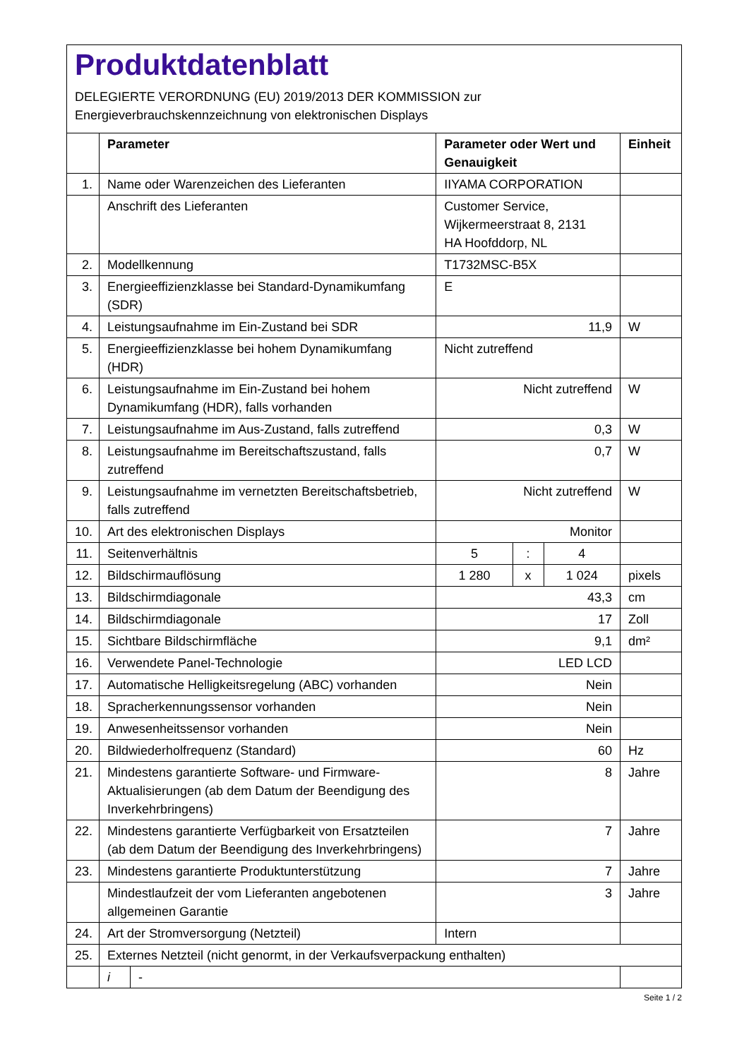Produktdatenblatt
DELEGIERTE VERORDNUNG (EU) 2019/2013 DER KOMMISSION zur
Energieverbrauchskennzeichnung von elektronischen Displays
| | Parameter | | Parameter oder Wert und Genauigkeit | | | Einheit |
| --- | --- | --- | --- | --- | --- | --- |
| 1. | Name oder Warenzeichen des Lieferanten | | IIYAMA CORPORATION | | | |
| | Anschrift des Lieferanten | | Customer Service, Wijkermeerstraat 8, 2131 HA Hoofddorp, NL | | | |
| 2. | Modellkennung | | T1732MSC-B5X | | | |
| 3. | Energieeffizienzklasse bei Standard-Dynamikumfang (SDR) | | E | | | |
| 4. | Leistungsaufnahme im Ein-Zustand bei SDR | | 11,9 | | | W |
| 5. | Energieeffizienzklasse bei hohem Dynamikumfang (HDR) | | Nicht zutreffend | | | |
| 6. | Leistungsaufnahme im Ein-Zustand bei hohem Dynamikumfang (HDR), falls vorhanden | | Nicht zutreffend | | | W |
| 7. | Leistungsaufnahme im Aus-Zustand, falls zutreffend | | 0,3 | | | W |
| 8. | Leistungsaufnahme im Bereitschaftszustand, falls zutreffend | | 0,7 | | | W |
| 9. | Leistungsaufnahme im vernetzten Bereitschaftsbetrieb, falls zutreffend | | Nicht zutreffend | | | W |
| 10. | Art des elektronischen Displays | | Monitor | | | |
| 11. | Seitenverhältnis | | 5 | : | 4 | |
| 12. | Bildschirmauflösung | | 1 280 | x | 1 024 | pixels |
| 13. | Bildschirmdiagonale | | 43,3 | | | cm |
| 14. | Bildschirmdiagonale | | 17 | | | Zoll |
| 15. | Sichtbare Bildschirmfläche | | 9,1 | | | dm² |
| 16. | Verwendete Panel-Technologie | | LED LCD | | | |
| 17. | Automatische Helligkeitsregelung (ABC) vorhanden | | Nein | | | |
| 18. | Spracherkennungssensor vorhanden | | Nein | | | |
| 19. | Anwesenheitssensor vorhanden | | Nein | | | |
| 20. | Bildwiederholfrequenz (Standard) | | 60 | | | Hz |
| 21. | Mindestens garantierte Software- und Firmware-Aktualisierungen (ab dem Datum der Beendigung des Inverkehrbringens) | | 8 | | | Jahre |
| 22. | Mindestens garantierte Verfügbarkeit von Ersatzteilen (ab dem Datum der Beendigung des Inverkehrbringens) | | 7 | | | Jahre |
| 23. | Mindestens garantierte Produktunterstützung | | 7 | | | Jahre |
| | Mindestlaufzeit der vom Lieferanten angebotenen allgemeinen Garantie | | 3 | | | Jahre |
| 24. | Art der Stromversorgung (Netzteil) | | Intern | | | |
| 25. | Externes Netzteil (nicht genormt, in der Verkaufsverpackung enthalten) | | | | | |
| | i | - | | | | |
Seite 1 / 2